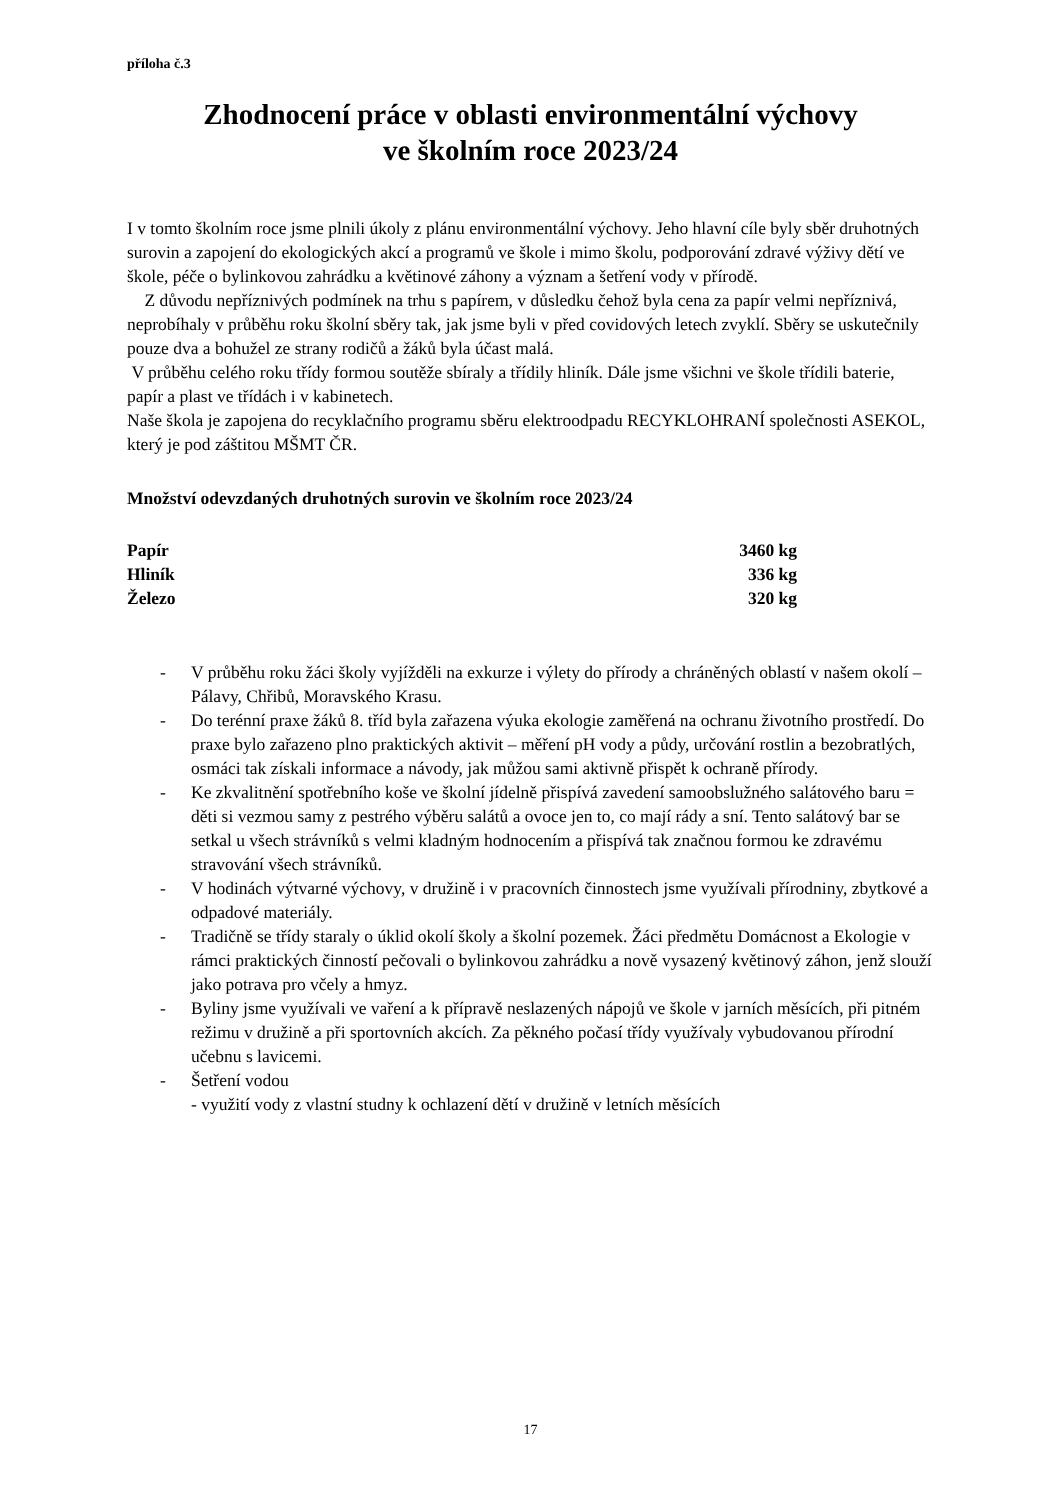příloha č.3
Zhodnocení práce v oblasti environmentální výchovy
ve školním roce 2023/24
I v tomto školním roce jsme plnili úkoly z plánu environmentální výchovy. Jeho hlavní cíle byly sběr druhotných surovin a zapojení do ekologických akcí a programů ve škole i mimo školu, podporování zdravé výživy dětí ve škole, péče o bylinkovou zahrádku a květinové záhony a význam a šetření vody v přírodě.
Z důvodu nepříznivých podmínek na trhu s papírem, v důsledku čehož byla cena za papír velmi nepříznivá, neprobíhaly v průběhu roku školní sběry tak, jak jsme byli v před covidových letech zvyklí. Sběry se uskutečnily pouze dva a bohužel ze strany rodičů a žáků byla účast malá.
V průběhu celého roku třídy formou soutěže sbíraly a třídily hliník. Dále jsme všichni ve škole třídili baterie, papír a plast ve třídách i v kabinetech.
Naše škola je zapojena do recyklačního programu sběru elektroodpadu RECYKLOHRANÍ společnosti ASEKOL, který je pod záštitou MŠMT ČR.
Množství odevzdaných druhotných surovin ve školním roce 2023/24
| Papír | 3460 kg |
| Hliník | 336 kg |
| Železo | 320 kg |
- V průběhu roku žáci školy vyjížděli na exkurze i výlety do přírody a chráněných oblastí v našem okolí – Pálavy, Chřibů, Moravského Krasu.
- Do terénní praxe žáků 8. tříd byla zařazena výuka ekologie zaměřená na ochranu životního prostředí. Do praxe bylo zařazeno plno praktických aktivit – měření pH vody a půdy, určování rostlin a bezobratlých, osmáci tak získali informace a návody, jak můžou sami aktivně přispět k ochraně přírody.
- Ke zkvalitnění spotřebního koše ve školní jídelně přispívá zavedení samoobslužného salátového baru = děti si vezmou samy z pestrého výběru salátů a ovoce jen to, co mají rády a sní. Tento salátový bar se setkal u všech strávníků s velmi kladným hodnocením a přispívá tak značnou formou ke zdravému stravování všech strávníků.
- V hodinách výtvarné výchovy, v družině i v pracovních činnostech jsme využívali přírodniny, zbytkové a odpadové materiály.
- Tradičně se třídy staraly o úklid okolí školy a školní pozemek. Žáci předmětu Domácnost a Ekologie v rámci praktických činností pečovali o bylinkovou zahrádku a nově vysazený květinový záhon, jenž slouží jako potrava pro včely a hmyz.
- Byliny jsme využívali ve vaření a k přípravě neslazených nápojů ve škole v jarních měsících, při pitném režimu v družině a při sportovních akcích. Za pěkného počasí třídy využívaly vybudovanou přírodní učebnu s lavicemi.
- Šetření vodou
- využití vody z vlastní studny k ochlazení dětí v družině v letních měsících
17